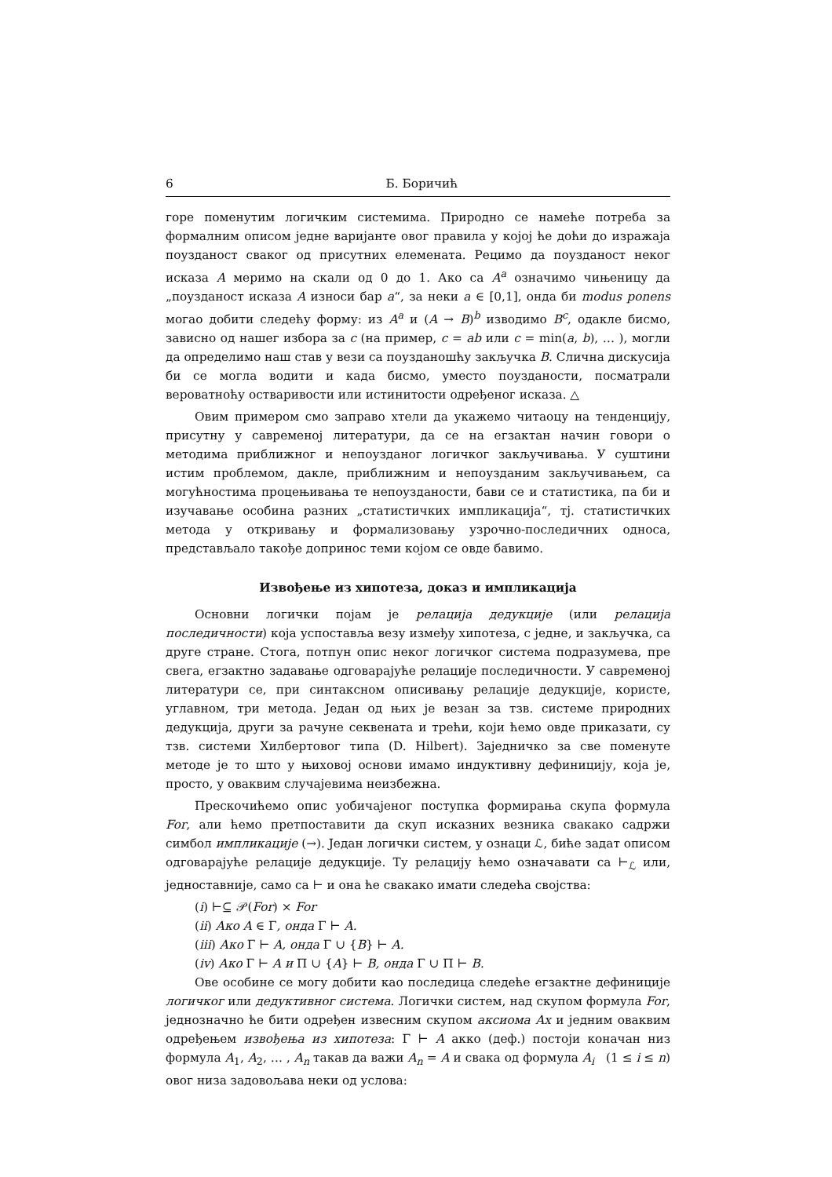6 Б. Боричић
горе поменутим логичким системима. Природно се намеће потреба за формалним описом једне варијанте овог правила у којој ће доћи до изражаја поузданост сваког од присутних елемената. Рецимо да поузданост неког исказа A меримо на скали од 0 до 1. Ако са A<sup>a</sup> означимо чињеницу да „поузданост исказа A износи бар a“, за неки a ∈ [0,1], онда би modus ponens могао добити следећу форму: из A<sup>a</sup> и (A → B)<sup>b</sup> изводимо B<sup>c</sup>, одакле бисмо, зависно од нашег избора за c (на пример, c = ab или c = min(a, b), … ), могли да определимо наш став у вези са поузданошћу закључка B. Слична дискусија би се могла водити и када бисмо, уместо поузданости, посматрали вероватноћу остваривости или истинитости одређеног исказа. △
Овим примером смо заправо хтели да укажемо читаоцу на тенденцију, присутну у савременој литератури, да се на егзактан начин говори о методима приближног и непоузданог логичког закључивања. У суштини истим проблемом, дакле, приближним и непоузданим закључивањем, са могућностима процењивања те непоузданости, бави се и статистика, па би и изучавање особина разних „статистичких импликација“, тј. статистичких метода у откривању и формализовању узрочно-последичних односа, представљало такође допринос теми којом се овде бавимо.
Извођење из хипотеза, доказ и импликација
Основни логички појам је релација дедукције (или релација последичности) која успоставља везу између хипотеза, с једне, и закључка, са друге стране. Стога, потпун опис неког логичког система подразумева, пре свега, егзактно задавање одговарајуће релације последичности. У савременој литератури се, при синтаксном описивању релације дедукције, користе, углавном, три метода. Један од њих је везан за тзв. системе природних дедукција, други за рачуне секвената и трећи, који ћемо овде приказати, су тзв. системи Хилбертовог типа (D. Hilbert). Заједничко за све поменуте методе је то што у њиховој основи имамо индуктивну дефиницију, која је, просто, у оваквим случајевима неизбежна.
Прескочићемо опис уобичајеног поступка формирања скупа формула For, али ћемо претпоставити да скуп исказних везника свакако садржи симбол импликације (→). Један логички систем, у ознаци ℒ, биће задат описом одговарајуће релације дедукције. Ту релацију ћемо означавати са ⊢<sub>ℒ</sub> или, једноставније, само са ⊢ и она ће свакако имати следећа својства:
(i) ⊢⊆ 𝒫(For) × For
(ii) Ако A ∈ Γ, онда Γ ⊢ A.
(iii) Ако Γ ⊢ A, онда Γ ∪ {B} ⊢ A.
(iv) Ако Γ ⊢ A и Π ∪ {A} ⊢ B, онда Γ ∪ Π ⊢ B.
Ове особине се могу добити као последица следеће егзактне дефиниције логичког или дедуктивног система. Логички систем, над скупом формула For, једнозначно ће бити одређен извесним скупом аксиома Ax и једним оваквим одређењем извођења из хипотеза: Γ ⊢ A акко (деф.) постоји коначан низ формула A<sub>1</sub>, A<sub>2</sub>, … , A<sub>n</sub> такав да важи A<sub>n</sub> = A и свака од формула A<sub>i</sub> (1 ≤ i ≤ n) овог низа задовољава неки од услова: